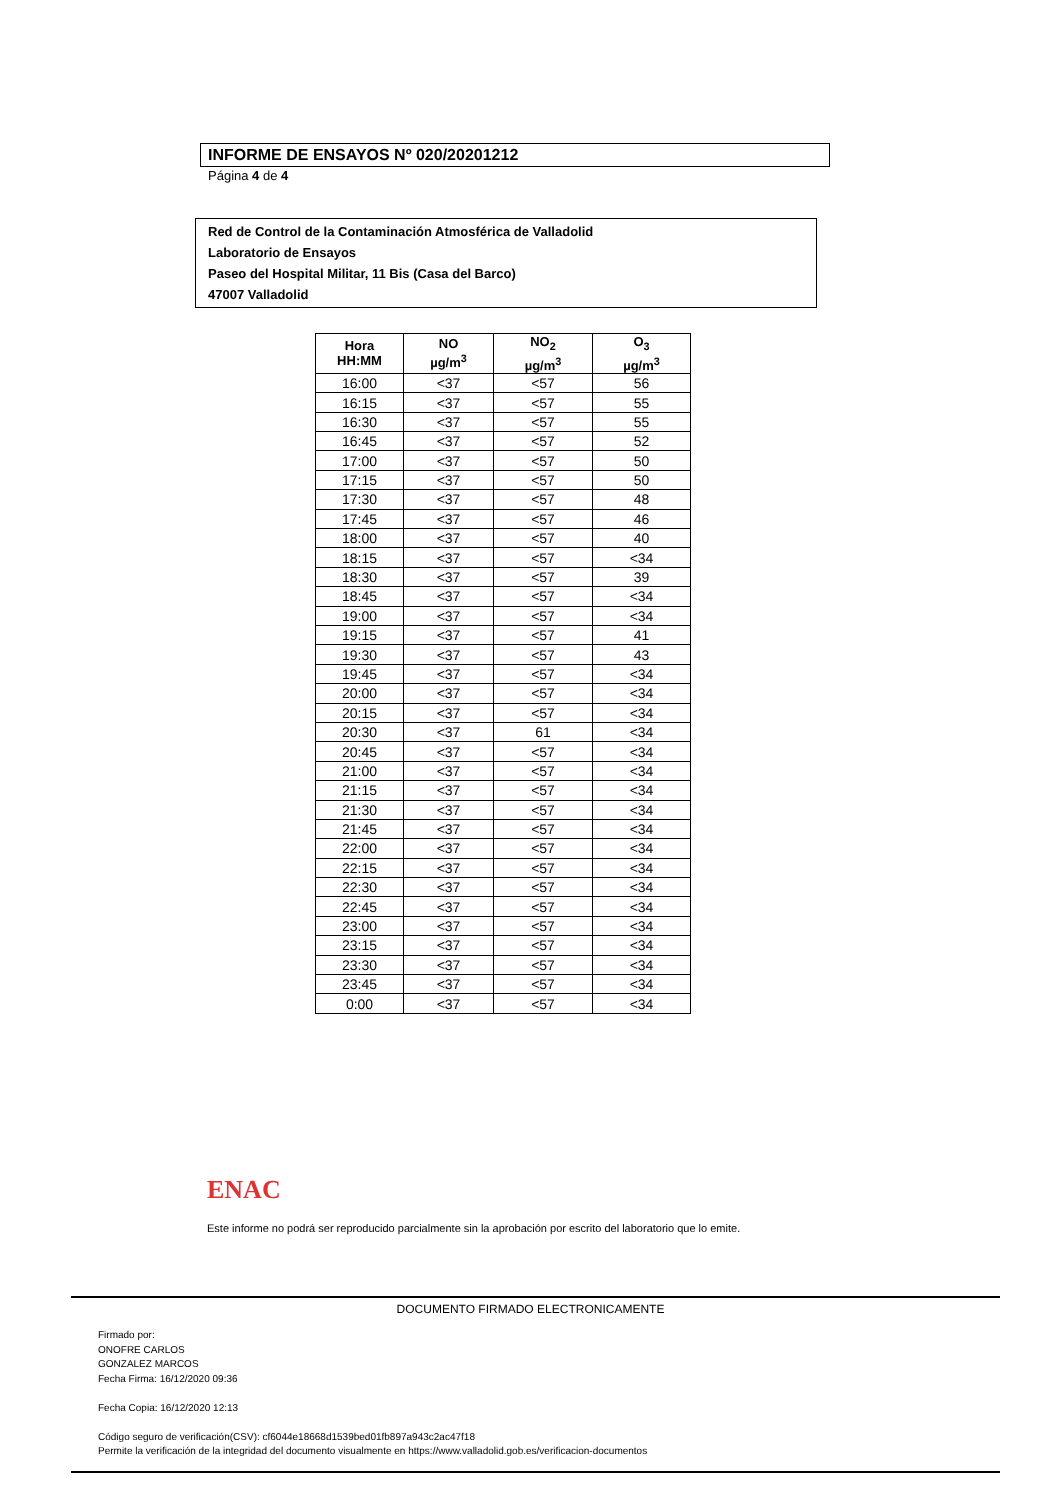INFORME DE ENSAYOS Nº 020/20201212
Página 4 de 4
Red de Control de la Contaminación Atmosférica de Valladolid
Laboratorio de Ensayos
Paseo del Hospital Militar, 11 Bis (Casa del Barco)
47007 Valladolid
| Hora HH:MM | NO µg/m<sup>3</sup> | NO<sub>2</sub> µg/m<sup>3</sup> | O<sub>3</sub> µg/m<sup>3</sup> |
| --- | --- | --- | --- |
| 16:00 | <37 | <57 | 56 |
| 16:15 | <37 | <57 | 55 |
| 16:30 | <37 | <57 | 55 |
| 16:45 | <37 | <57 | 52 |
| 17:00 | <37 | <57 | 50 |
| 17:15 | <37 | <57 | 50 |
| 17:30 | <37 | <57 | 48 |
| 17:45 | <37 | <57 | 46 |
| 18:00 | <37 | <57 | 40 |
| 18:15 | <37 | <57 | <34 |
| 18:30 | <37 | <57 | 39 |
| 18:45 | <37 | <57 | <34 |
| 19:00 | <37 | <57 | <34 |
| 19:15 | <37 | <57 | 41 |
| 19:30 | <37 | <57 | 43 |
| 19:45 | <37 | <57 | <34 |
| 20:00 | <37 | <57 | <34 |
| 20:15 | <37 | <57 | <34 |
| 20:30 | <37 | 61 | <34 |
| 20:45 | <37 | <57 | <34 |
| 21:00 | <37 | <57 | <34 |
| 21:15 | <37 | <57 | <34 |
| 21:30 | <37 | <57 | <34 |
| 21:45 | <37 | <57 | <34 |
| 22:00 | <37 | <57 | <34 |
| 22:15 | <37 | <57 | <34 |
| 22:30 | <37 | <57 | <34 |
| 22:45 | <37 | <57 | <34 |
| 23:00 | <37 | <57 | <34 |
| 23:15 | <37 | <57 | <34 |
| 23:30 | <37 | <57 | <34 |
| 23:45 | <37 | <57 | <34 |
| 0:00 | <37 | <57 | <34 |
ENAC
Este informe no podrá ser reproducido parcialmente sin la aprobación por escrito del laboratorio que lo emite.
DOCUMENTO FIRMADO ELECTRONICAMENTE
Firmado por:
ONOFRE CARLOS
GONZALEZ MARCOS
Fecha Firma: 16/12/2020 09:36
Fecha Copia: 16/12/2020 12:13
Código seguro de verificación(CSV): cf6044e18668d1539bed01fb897a943c2ac47f18
Permite la verificación de la integridad del documento visualmente en https://www.valladolid.gob.es/verificacion-documentos